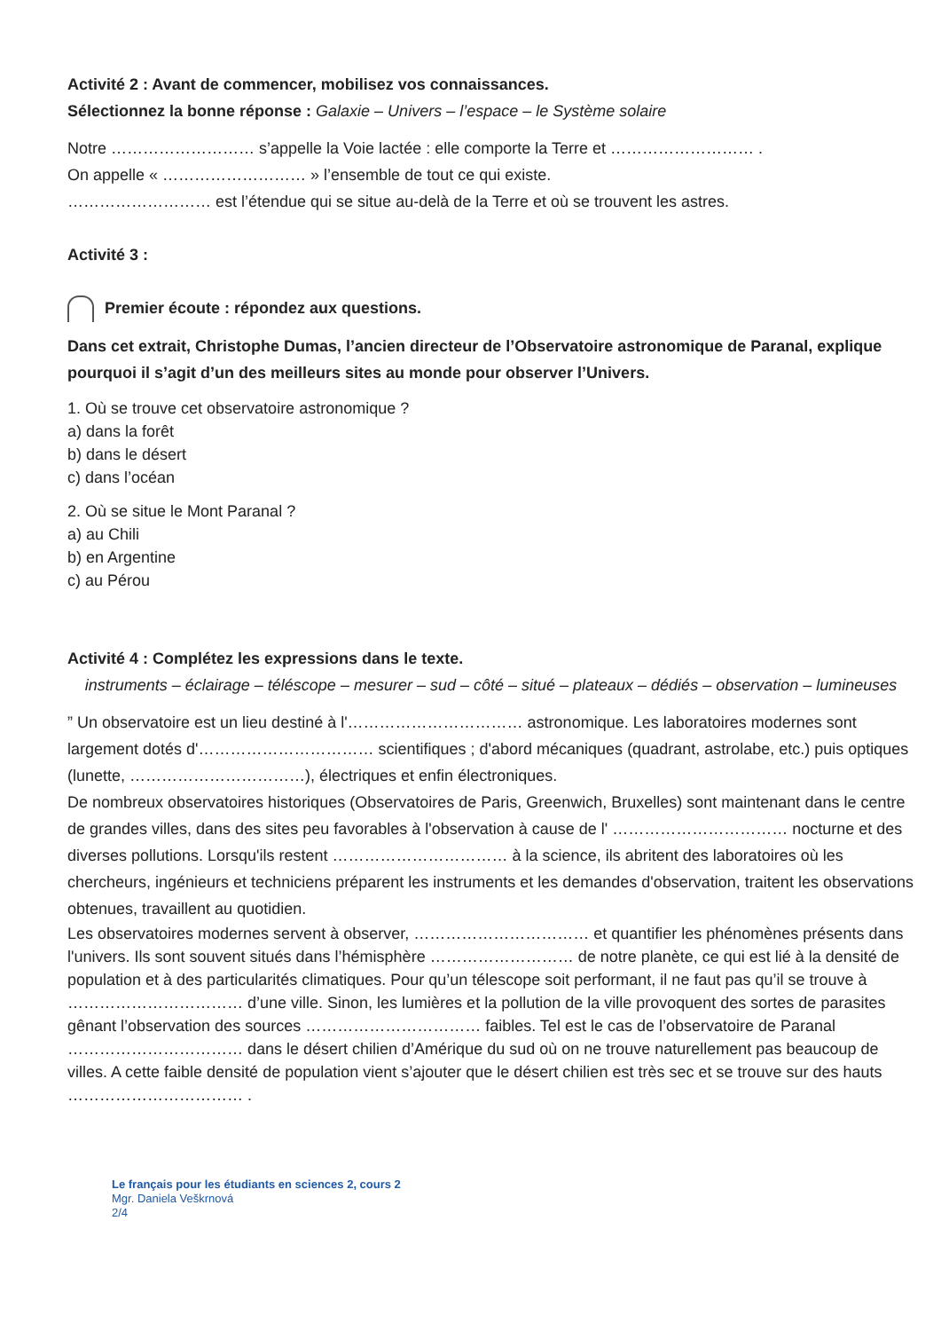Activité 2 : Avant de commencer, mobilisez vos connaissances.
Sélectionnez la bonne réponse : Galaxie – Univers – l’espace – le Système solaire
Notre ……………………… s’appelle la Voie lactée : elle comporte la Terre et ……………………… .
On appelle « ……………………… » l’ensemble de tout ce qui existe.
……………………… est l’étendue qui se situe au-delà de la Terre et où se trouvent les astres.
Activité 3 :
Premier écoute : répondez aux questions.
Dans cet extrait, Christophe Dumas, l’ancien directeur de l’Observatoire astronomique de Paranal, explique pourquoi il s’agit d’un des meilleurs sites au monde pour observer l’Univers.
1. Où se trouve cet observatoire astronomique ?
a) dans la forêt
b) dans le désert
c) dans l’océan
2. Où se situe le Mont Paranal ?
a) au Chili
b) en Argentine
c) au Pérou
Activité 4 : Complétez les expressions dans le texte.
instruments – éclairage – téléscope – mesurer – sud – côté – situé – plateaux – dédiés – observation – lumineuses
” Un observatoire est un lieu destiné à l'…………………………… astronomique. Les laboratoires modernes sont largement dotés d'…………………………… scientifiques ; d'abord mécaniques (quadrant, astrolabe, etc.) puis optiques (lunette, ……………………………), électriques et enfin électroniques.
De nombreux observatoires historiques (Observatoires de Paris, Greenwich, Bruxelles) sont maintenant dans le centre de grandes villes, dans des sites peu favorables à l'observation à cause de l' …………………………… nocturne et des diverses pollutions. Lorsqu'ils restent …………………………… à la science, ils abritent des laboratoires où les chercheurs, ingénieurs et techniciens préparent les instruments et les demandes d'observation, traitent les observations obtenues, travaillent au quotidien.
Les observatoires modernes servent à observer, …………………………… et quantifier les phénomènes présents dans l'univers. Ils sont souvent situés dans l’hémisphère ……………………… de notre planète, ce qui est lié à la densité de population et à des particularités climatiques. Pour qu’un télescope soit performant, il ne faut pas qu’il se trouve à …………………………… d’une ville. Sinon, les lumières et la pollution de la ville provoquent des sortes de parasites gênant l’observation des sources …………………………… faibles. Tel est le cas de l’observatoire de Paranal …………………………… dans le désert chilien d’Amérique du sud où on ne trouve naturellement pas beaucoup de villes. A cette faible densité de population vient s’ajouter que le désert chilien est très sec et se trouve sur des hauts …………………………… .
Le français pour les étudiants en sciences 2, cours 2
Mgr. Daniela Veškrnová
2/4